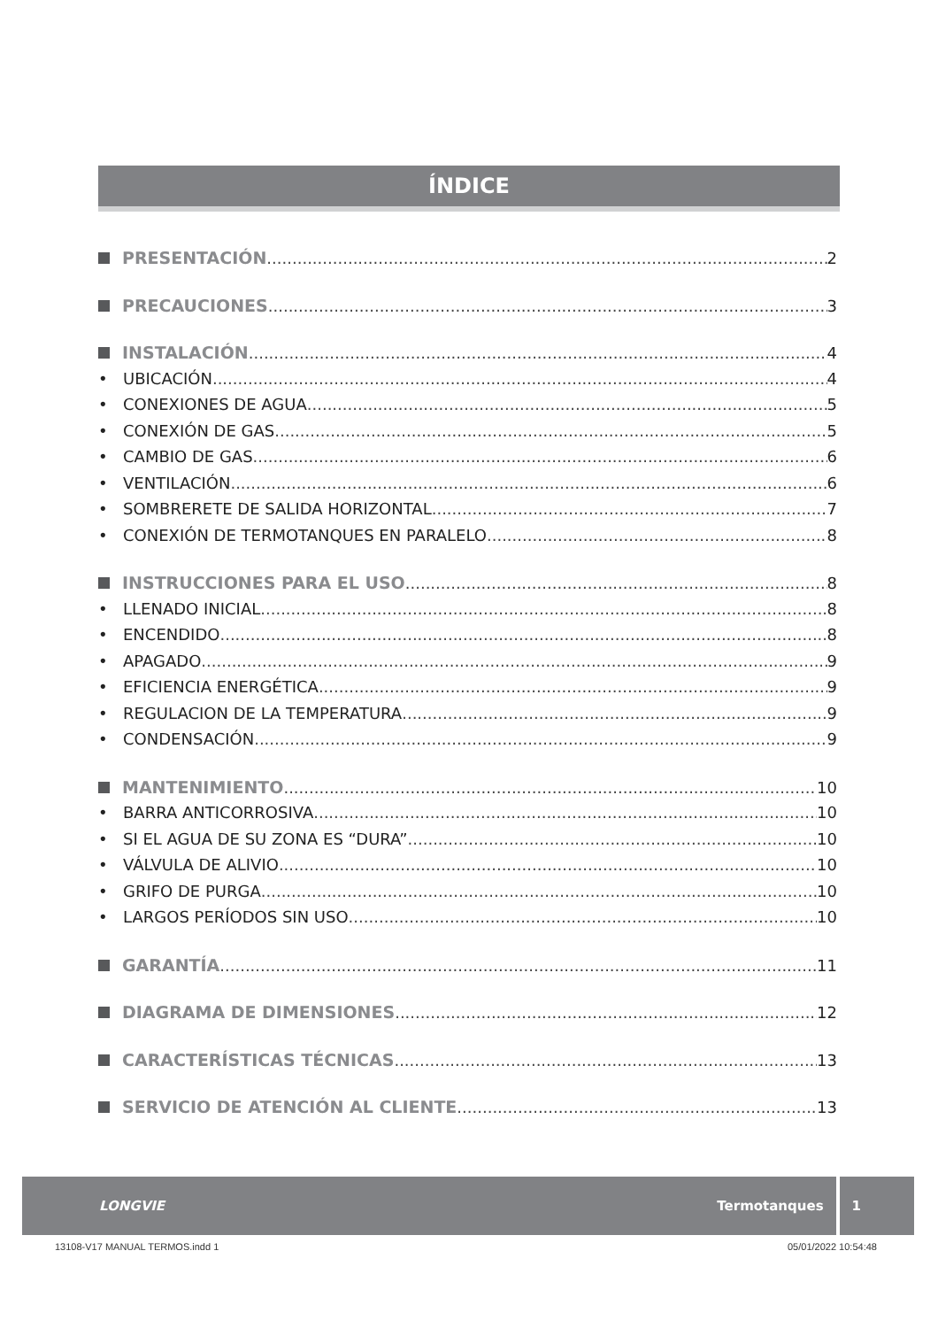ÍNDICE
PRESENTACIÓN 2
PRECAUCIONES 3
INSTALACIÓN 4
• UBICACIÓN 4
• CONEXIONES DE AGUA 5
• CONEXIÓN DE GAS 5
• CAMBIO DE GAS 6
• VENTILACIÓN 6
• SOMBRERETE DE SALIDA HORIZONTAL 7
• CONEXIÓN DE TERMOTANQUES EN PARALELO 8
INSTRUCCIONES PARA EL USO 8
• LLENADO INICIAL 8
• ENCENDIDO 8
• APAGADO 9
• EFICIENCIA ENERGÉTICA 9
• REGULACION DE LA TEMPERATURA 9
• CONDENSACIÓN 9
MANTENIMIENTO 10
• BARRA ANTICORROSIVA 10
• SI EL AGUA DE SU ZONA ES “DURA” 10
• VÁLVULA DE ALIVIO 10
• GRIFO DE PURGA 10
• LARGOS PERÍODOS SIN USO 10
GARANTÍA 11
DIAGRAMA DE DIMENSIONES 12
CARACTERÍSTICAS TÉCNICAS 13
SERVICIO DE ATENCIÓN AL CLIENTE 13
LONGVIE Termotanques 1
13108-V17 MANUAL TERMOS.indd 1 05/01/2022 10:54:48